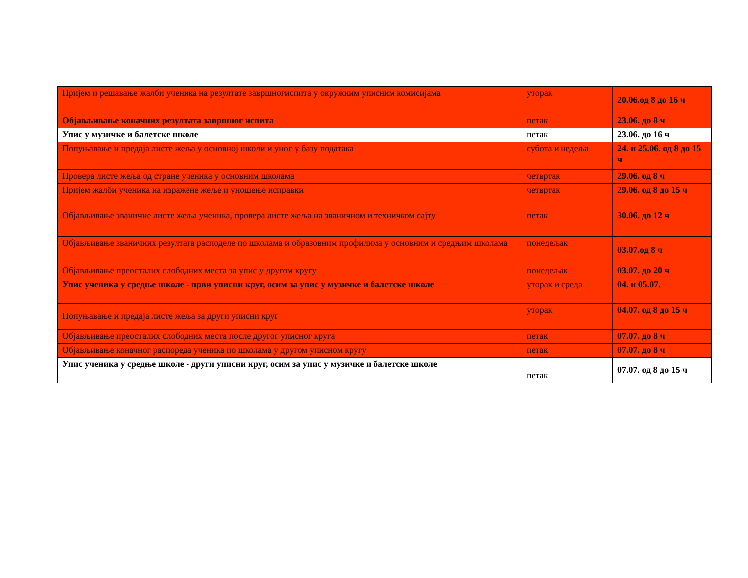| Пријем и решавање жалби ученика на резултате завршногиспита у окружним уписним комисијама | уторак | 20.06.од 8 до 16 ч |
| Објављивање коначних резултата завршног испита | петак | 23.06. до 8 ч |
| Упис у музичке и балетске школе | петак | 23.06. до 16 ч |
| Попуњавање и предаја листе жеља у основној школи и унос у базу података | субота и недеља | 24. и 25.06. од 8 до 15 ч |
| Провера листе жеља од стране ученика у основним школама | четвртак | 29.06. од 8 ч |
| Пријем жалби ученика на изражене жеље и уношење исправки | четвртак | 29.06. од 8 до 15 ч |
| Објављивање званичне листе жеља ученика, провера листе жеља на званичном и техничком сајту | петак | 30.06. до 12 ч |
| Објављивање званичних резултата расподеле по школама и образовним профилима у основним и средњим школама | понедељак | 03.07.од 8 ч |
| Објављивање преосталих слободних места за упис у другом кругу | понедељак | 03.07. до 20 ч |
| Упис ученика у средње школе - први уписни круг, осим за упис у музичке и балетске школе | уторак и среда | 04. и 05.07. |
| Попуњавање и предаја листе жеља за други уписни круг | уторак | 04.07. од 8 до 15 ч |
| Објављивање преосталих слободних места после другог уписног круга | петак | 07.07. до 8 ч |
| Објављивање коначног распореда ученика по школама у другом уписном кругу | петак | 07.07. до 8 ч |
| Упис ученика у средње школе - други уписни круг, осим за упис у музичке и балетске школе | петак | 07.07. од 8 до 15 ч |